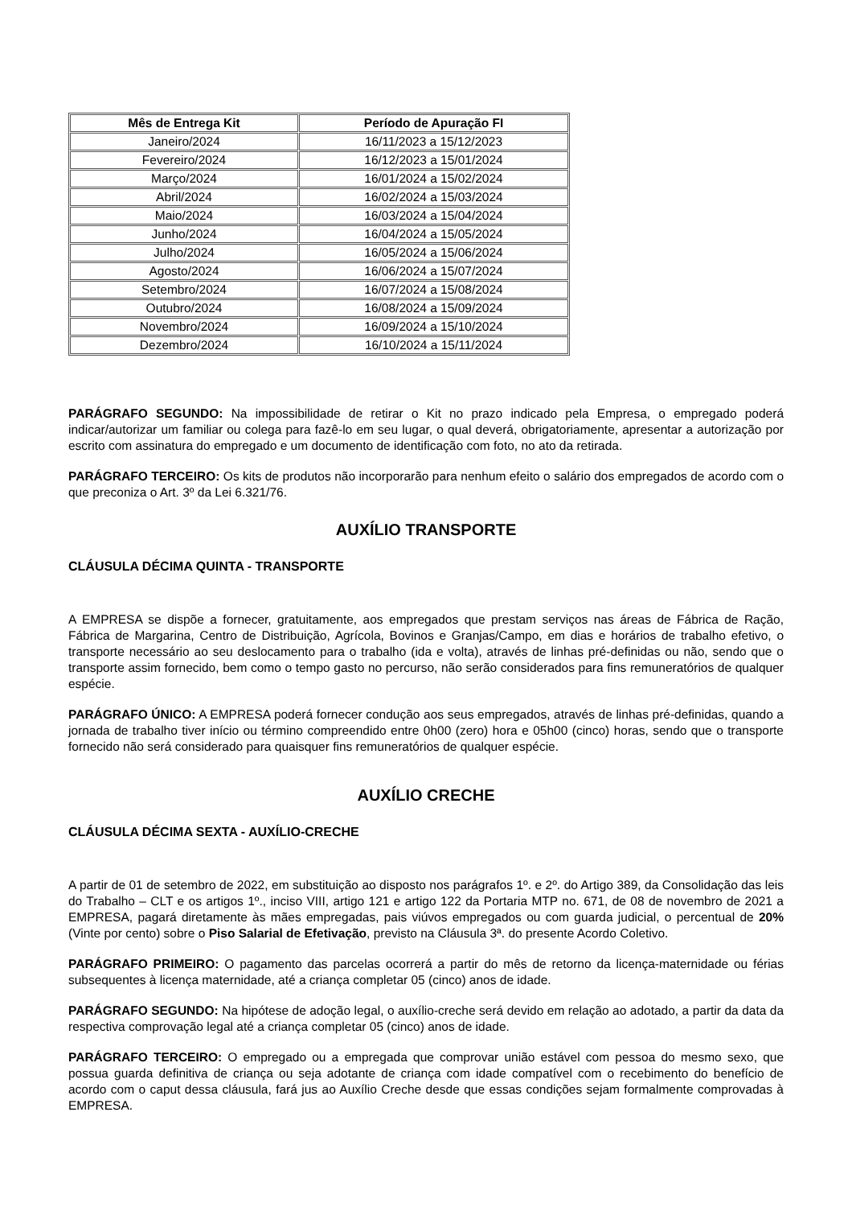| Mês de Entrega Kit | Período de Apuração FI |
| --- | --- |
| Janeiro/2024 | 16/11/2023 a 15/12/2023 |
| Fevereiro/2024 | 16/12/2023 a 15/01/2024 |
| Março/2024 | 16/01/2024 a 15/02/2024 |
| Abril/2024 | 16/02/2024 a 15/03/2024 |
| Maio/2024 | 16/03/2024 a 15/04/2024 |
| Junho/2024 | 16/04/2024 a 15/05/2024 |
| Julho/2024 | 16/05/2024 a 15/06/2024 |
| Agosto/2024 | 16/06/2024 a 15/07/2024 |
| Setembro/2024 | 16/07/2024 a 15/08/2024 |
| Outubro/2024 | 16/08/2024 a 15/09/2024 |
| Novembro/2024 | 16/09/2024 a 15/10/2024 |
| Dezembro/2024 | 16/10/2024 a 15/11/2024 |
PARÁGRAFO SEGUNDO: Na impossibilidade de retirar o Kit no prazo indicado pela Empresa, o empregado poderá indicar/autorizar um familiar ou colega para fazê-lo em seu lugar, o qual deverá, obrigatoriamente, apresentar a autorização por escrito com assinatura do empregado e um documento de identificação com foto, no ato da retirada.
PARÁGRAFO TERCEIRO: Os kits de produtos não incorporarão para nenhum efeito o salário dos empregados de acordo com o que preconiza o Art. 3º da Lei 6.321/76.
AUXÍLIO TRANSPORTE
CLÁUSULA DÉCIMA QUINTA - TRANSPORTE
A EMPRESA se dispõe a fornecer, gratuitamente, aos empregados que prestam serviços nas áreas de Fábrica de Ração, Fábrica de Margarina, Centro de Distribuição, Agrícola, Bovinos e Granjas/Campo, em dias e horários de trabalho efetivo, o transporte necessário ao seu deslocamento para o trabalho (ida e volta), através de linhas pré-definidas ou não, sendo que o transporte assim fornecido, bem como o tempo gasto no percurso, não serão considerados para fins remuneratórios de qualquer espécie.
PARÁGRAFO ÚNICO: A EMPRESA poderá fornecer condução aos seus empregados, através de linhas pré-definidas, quando a jornada de trabalho tiver início ou término compreendido entre 0h00 (zero) hora e 05h00 (cinco) horas, sendo que o transporte fornecido não será considerado para quaisquer fins remuneratórios de qualquer espécie.
AUXÍLIO CRECHE
CLÁUSULA DÉCIMA SEXTA - AUXÍLIO-CRECHE
A partir de 01 de setembro de 2022, em substituição ao disposto nos parágrafos 1º. e 2º. do Artigo 389, da Consolidação das leis do Trabalho – CLT e os artigos 1º., inciso VIII, artigo 121 e artigo 122 da Portaria MTP no. 671, de 08 de novembro de 2021 a EMPRESA, pagará diretamente às mães empregadas, pais viúvos empregados ou com guarda judicial, o percentual de 20% (Vinte por cento) sobre o Piso Salarial de Efetivação, previsto na Cláusula 3ª. do presente Acordo Coletivo.
PARÁGRAFO PRIMEIRO: O pagamento das parcelas ocorrerá a partir do mês de retorno da licença-maternidade ou férias subsequentes à licença maternidade, até a criança completar 05 (cinco) anos de idade.
PARÁGRAFO SEGUNDO: Na hipótese de adoção legal, o auxílio-creche será devido em relação ao adotado, a partir da data da respectiva comprovação legal até a criança completar 05 (cinco) anos de idade.
PARÁGRAFO TERCEIRO: O empregado ou a empregada que comprovar união estável com pessoa do mesmo sexo, que possua guarda definitiva de criança ou seja adotante de criança com idade compatível com o recebimento do benefício de acordo com o caput dessa cláusula, fará jus ao Auxílio Creche desde que essas condições sejam formalmente comprovadas à EMPRESA.